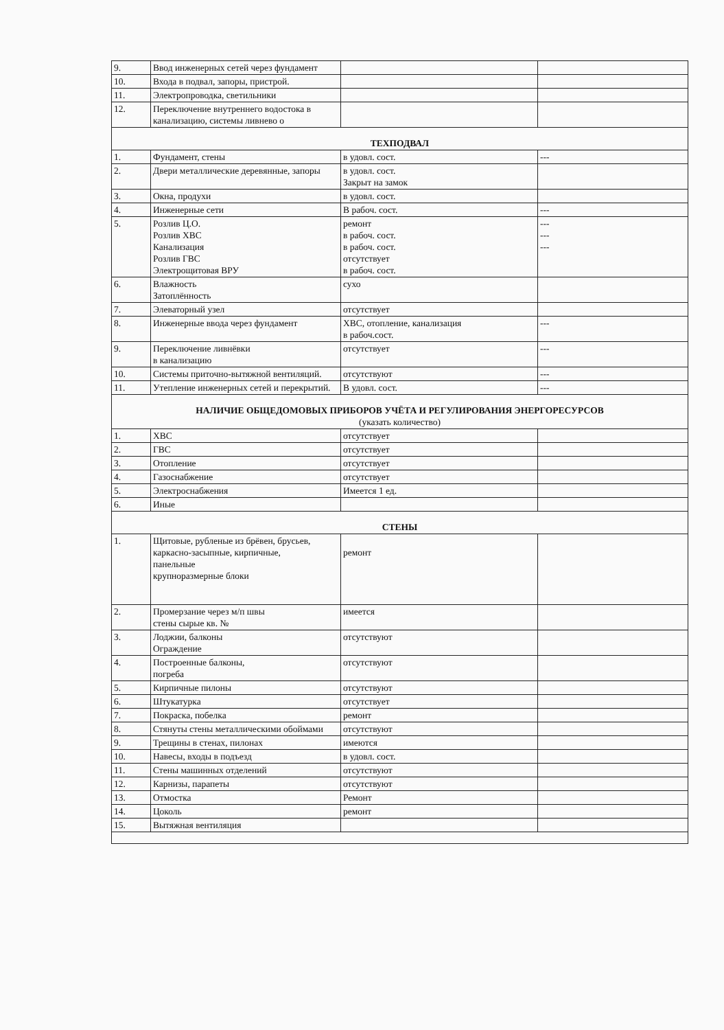| 9. | Ввод инженерных сетей через фундамент | | |
| 10. | Входа в подвал, запоры, пристрой. | | |
| 11. | Электропроводка, светильники | | |
| 12. | Переключение внутреннего водостока в канализацию, системы ливнево о | | |
| ТЕХПОДВАЛ | | | |
| 1. | Фундамент, стены | в удовл. сост. | --- |
| 2. | Двери металлические деревянные, запоры | в удовл. сост. Закрыт на замок | |
| 3. | Окна, продухи | в удовл. сост. | |
| 4. | Инженерные сети | В рабоч. сост. | --- |
| 5. | Розлив Ц.О. Розлив ХВС Канализация Розлив ГВС Электрощитовая ВРУ | ремонт в рабоч. сост. в рабоч. сост. отсутствует в рабоч. сост. | --- --- --- |
| 6. | Влажность Затоплённость | сухо | |
| 7. | Элеваторный узел | отсутствует | |
| 8. | Инженерные ввода через фундамент | ХВС, отопление, канализация в рабоч.сост. | --- |
| 9. | Переключение ливнёвки в канализацию | отсутствует | --- |
| 10. | Системы приточно-вытяжной вентиляций. | отсутствуют | --- |
| 11. | Утепление инженерных сетей и перекрытий. | В удовл. сост. | --- |
| НАЛИЧИЕ ОБЩЕДОМОВЫХ ПРИБОРОВ УЧЁТА И РЕГУЛИРОВАНИЯ ЭНЕРГОРЕСУРСОВ (указать количество) | | | |
| 1. | ХВС | отсутствует | |
| 2. | ГВС | отсутствует | |
| 3. | Отопление | отсутствует | |
| 4. | Газоснабжение | отсутствует | |
| 5. | Электроснабжения | Имеется 1 ед. | |
| 6. | Иные | | |
| СТЕНЫ | | | |
| 1. | Щитовые, рубленые из брёвен, брусьев, каркасно-засыпные, кирпичные, панельные крупноразмерные блоки | ремонт | |
| 2. | Промерзание через м/п швы стены сырые кв. № | имеется | |
| 3. | Лоджии, балконы Ограждение | отсутствуют | |
| 4. | Построенные балконы, погреба | отсутствуют | |
| 5. | Кирпичные пилоны | отсутствуют | |
| 6. | Штукатурка | отсутствует | |
| 7. | Покраска, побелка | ремонт | |
| 8. | Стянуты стены металлическими обоймами | отсутствуют | |
| 9. | Трещины в стенах, пилонах | имеются | |
| 10. | Навесы, входы в подъезд | в удовл. сост. | |
| 11. | Стены машинных отделений | отсутствуют | |
| 12. | Карнизы, парапеты | отсутствуют | |
| 13. | Отмостка | Ремонт | |
| 14. | Цоколь | ремонт | |
| 15. | Вытяжная вентиляция | | |